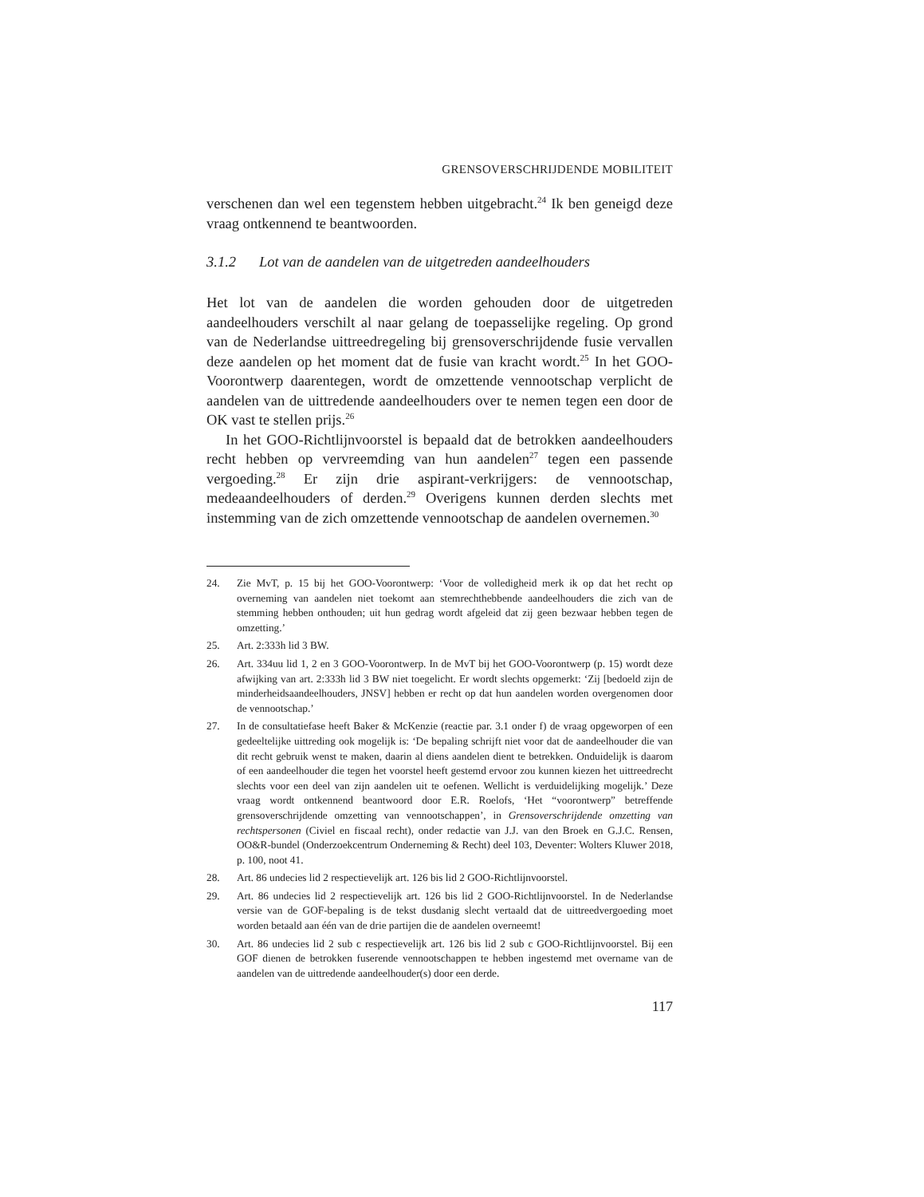GRENSOVERSCHRIJDENDE MOBILITEIT
verschenen dan wel een tegenstem hebben uitgebracht.<sup>24</sup> Ik ben geneigd deze vraag ontkennend te beantwoorden.
3.1.2 Lot van de aandelen van de uitgetreden aandeelhouders
Het lot van de aandelen die worden gehouden door de uitgetreden aandeelhouders verschilt al naar gelang de toepasselijke regeling. Op grond van de Nederlandse uittreedregeling bij grensoverschrijdende fusie vervallen deze aandelen op het moment dat de fusie van kracht wordt.<sup>25</sup> In het GOO-Voorontwerp daarentegen, wordt de omzettende vennootschap verplicht de aandelen van de uittredende aandeelhouders over te nemen tegen een door de OK vast te stellen prijs.<sup>26</sup>
In het GOO-Richtlijnvoorstel is bepaald dat de betrokken aandeelhouders recht hebben op vervreemding van hun aandelen<sup>27</sup> tegen een passende vergoeding.<sup>28</sup> Er zijn drie aspirant-verkrijgers: de vennootschap, medeaandeelhouders of derden.<sup>29</sup> Overigens kunnen derden slechts met instemming van de zich omzettende vennootschap de aandelen overnemen.<sup>30</sup>
24. Zie MvT, p. 15 bij het GOO-Voorontwerp: ‘Voor de volledigheid merk ik op dat het recht op overneming van aandelen niet toekomt aan stemrechthebbende aandeelhouders die zich van de stemming hebben onthouden; uit hun gedrag wordt afgeleid dat zij geen bezwaar hebben tegen de omzetting.’
25. Art. 2:333h lid 3 BW.
26. Art. 334uu lid 1, 2 en 3 GOO-Voorontwerp. In de MvT bij het GOO-Voorontwerp (p. 15) wordt deze afwijking van art. 2:333h lid 3 BW niet toegelicht. Er wordt slechts opgemerkt: ‘Zij [bedoeld zijn de minderheidsaandeelhouders, JNSV] hebben er recht op dat hun aandelen worden overgenomen door de vennootschap.’
27. In de consultatiefase heeft Baker & McKenzie (reactie par. 3.1 onder f) de vraag opgeworpen of een gedeeltelijke uittreding ook mogelijk is: ‘De bepaling schrijft niet voor dat de aandeelhouder die van dit recht gebruik wenst te maken, daarin al diens aandelen dient te betrekken. Onduidelijk is daarom of een aandeelhouder die tegen het voorstel heeft gestemd ervoor zou kunnen kiezen het uittreedrecht slechts voor een deel van zijn aandelen uit te oefenen. Wellicht is verduidelijking mogelijk.’ Deze vraag wordt ontkennend beantwoord door E.R. Roelofs, ‘Het “voorontwerp” betreffende grensoverschrijdende omzetting van vennootschappen’, in Grensoverschrijdende omzetting van rechtspersonen (Civiel en fiscaal recht), onder redactie van J.J. van den Broek en G.J.C. Rensen, OO&R-bundel (Onderzoekcentrum Onderneming & Recht) deel 103, Deventer: Wolters Kluwer 2018, p. 100, noot 41.
28. Art. 86 undecies lid 2 respectievelijk art. 126 bis lid 2 GOO-Richtlijnvoorstel.
29. Art. 86 undecies lid 2 respectievelijk art. 126 bis lid 2 GOO-Richtlijnvoorstel. In de Nederlandse versie van de GOF-bepaling is de tekst dusdanig slecht vertaald dat de uittreedvergoeding moet worden betaald aan één van de drie partijen die de aandelen overneemt!
30. Art. 86 undecies lid 2 sub c respectievelijk art. 126 bis lid 2 sub c GOO-Richtlijnvoorstel. Bij een GOF dienen de betrokken fuserende vennootschappen te hebben ingestemd met overname van de aandelen van de uittredende aandeelhouder(s) door een derde.
117